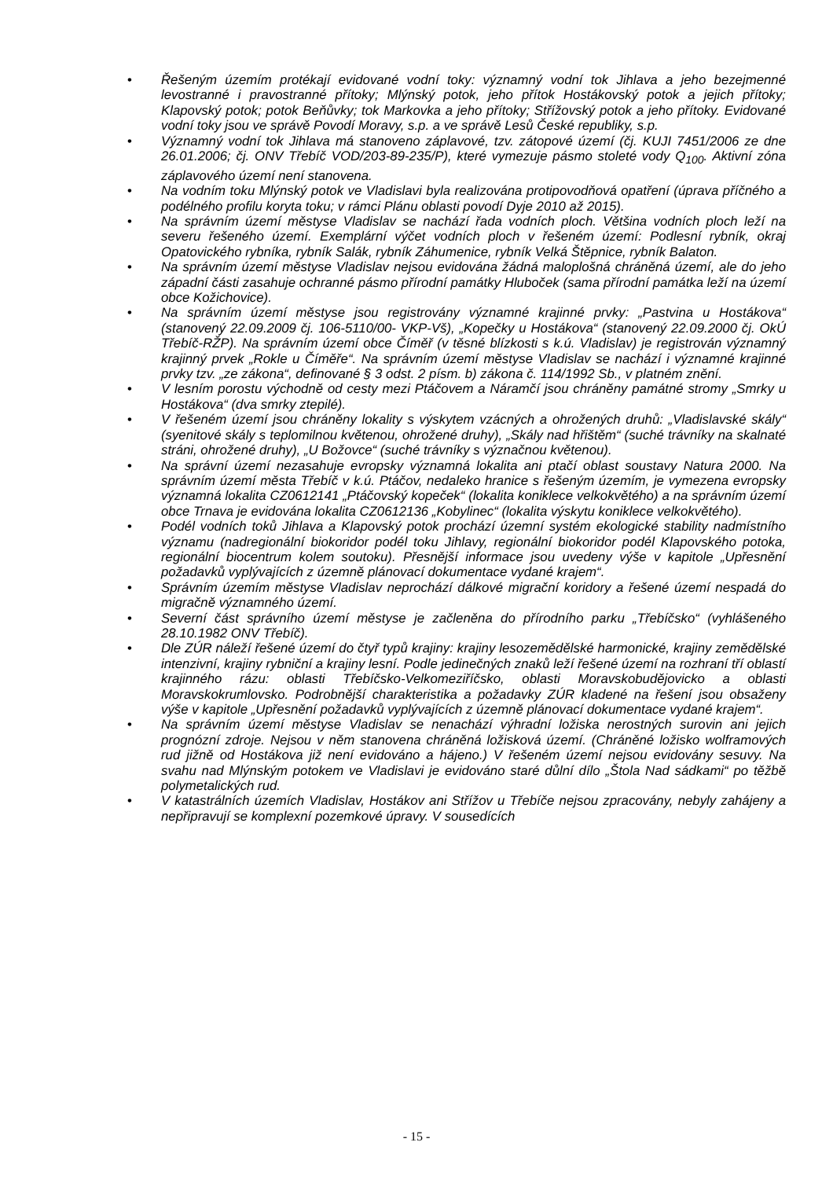• Řešeným územím protékají evidované vodní toky: významný vodní tok Jihlava a jeho bezejmenné levostranné i pravostranné přítoky; Mlýnský potok, jeho přítok Hostákovský potok a jejich přítoky; Klapovský potok; potok Beňůvky; tok Markovka a jeho přítoky; Střížovský potok a jeho přítoky. Evidované vodní toky jsou ve správě Povodí Moravy, s.p. a ve správě Lesů České republiky, s.p.
• Významný vodní tok Jihlava má stanoveno záplavové, tzv. zátopové území (čj. KUJI 7451/2006 ze dne 26.01.2006; čj. ONV Třebíč VOD/203-89-235/P), které vymezuje pásmo stoleté vody Q<sub>100</sub>. Aktivní zóna záplavového území není stanovena.
• Na vodním toku Mlýnský potok ve Vladislavi byla realizována protipovodňová opatření (úprava příčného a podélného profilu koryta toku; v rámci Plánu oblasti povodí Dyje 2010 až 2015).
• Na správním území městyse Vladislav se nachází řada vodních ploch. Většina vodních ploch leží na severu řešeného území. Exemplární výčet vodních ploch v řešeném území: Podlesní rybník, okraj Opatovického rybníka, rybník Salák, rybník Záhumenice, rybník Velká Štěpnice, rybník Balaton.
• Na správním území městyse Vladislav nejsou evidována žádná maloplošná chráněná území, ale do jeho západní části zasahuje ochranné pásmo přírodní památky Hluboček (sama přírodní památka leží na území obce Kožichovice).
• Na správním území městyse jsou registrovány významné krajinné prvky: „Pastvina u Hostákova“ (stanovený 22.09.2009 čj. 106-5110/00- VKP-Vš), „Kopečky u Hostákova“ (stanovený 22.09.2000 čj. OkÚ Třebíč-RŽP). Na správním území obce Číměř (v těsné blízkosti s k.ú. Vladislav) je registrován významný krajinný prvek „Rokle u Číměře“. Na správním území městyse Vladislav se nachází i významné krajinné prvky tzv. „ze zákona“, definované § 3 odst. 2 písm. b) zákona č. 114/1992 Sb., v platném znění.
• V lesním porostu východně od cesty mezi Ptáčovem a Náramčí jsou chráněny památné stromy „Smrky u Hostákova“ (dva smrky ztepilé).
• V řešeném území jsou chráněny lokality s výskytem vzácných a ohrožených druhů: „Vladislavské skály“ (syenitové skály s teplomilnou květenou, ohrožené druhy), „Skály nad hřištěm“ (suché trávníky na skalnaté stráni, ohrožené druhy), „U Božovce“ (suché trávníky s význačnou květenou).
• Na správní území nezasahuje evropsky významná lokalita ani ptačí oblast soustavy Natura 2000. Na správním území města Třebíč v k.ú. Ptáčov, nedaleko hranice s řešeným územím, je vymezena evropsky významná lokalita CZ0612141 „Ptáčovský kopeček“ (lokalita koniklece velkokvětého) a na správním území obce Trnava je evidována lokalita CZ0612136 „Kobylinec“ (lokalita výskytu koniklece velkokvětého).
• Podél vodních toků Jihlava a Klapovský potok prochází územní systém ekologické stability nadmístního významu (nadregionální biokoridor podél toku Jihlavy, regionální biokoridor podél Klapovského potoka, regionální biocentrum kolem soutoku). Přesnější informace jsou uvedeny výše v kapitole „Upřesnění požadavků vyplývajících z územně plánovací dokumentace vydané krajem“.
• Správním územím městyse Vladislav neprochází dálkové migrační koridory a řešené území nespadá do migračně významného území.
• Severní část správního území městyse je začleněna do přírodního parku „Třebíčsko“ (vyhlášeného 28.10.1982 ONV Třebíč).
• Dle ZÚR náleží řešené území do čtyř typů krajiny: krajiny lesozemědělské harmonické, krajiny zemědělské intenzivní, krajiny rybniční a krajiny lesní. Podle jedinečných znaků leží řešené území na rozhraní tří oblastí krajinného rázu: oblasti Třebíčsko-Velkomeziříčsko, oblasti Moravskobudějovicko a oblasti Moravskokrumlovsko. Podrobnější charakteristika a požadavky ZÚR kladené na řešení jsou obsaženy výše v kapitole „Upřesnění požadavků vyplývajících z územně plánovací dokumentace vydané krajem“.
• Na správním území městyse Vladislav se nenachází výhradní ložiska nerostných surovin ani jejich prognózní zdroje. Nejsou v něm stanovena chráněná ložisková území. (Chráněné ložisko wolframových rud jižně od Hostákova již není evidováno a hájeno.) V řešeném území nejsou evidovány sesuvy. Na svahu nad Mlýnským potokem ve Vladislavi je evidováno staré důlní dílo „Štola Nad sádkami“ po těžbě polymetalických rud.
• V katastrálních územích Vladislav, Hostákov ani Střížov u Třebíče nejsou zpracovány, nebyly zahájeny a nepřipravují se komplexní pozemkové úpravy. V sousedících
- 15 -